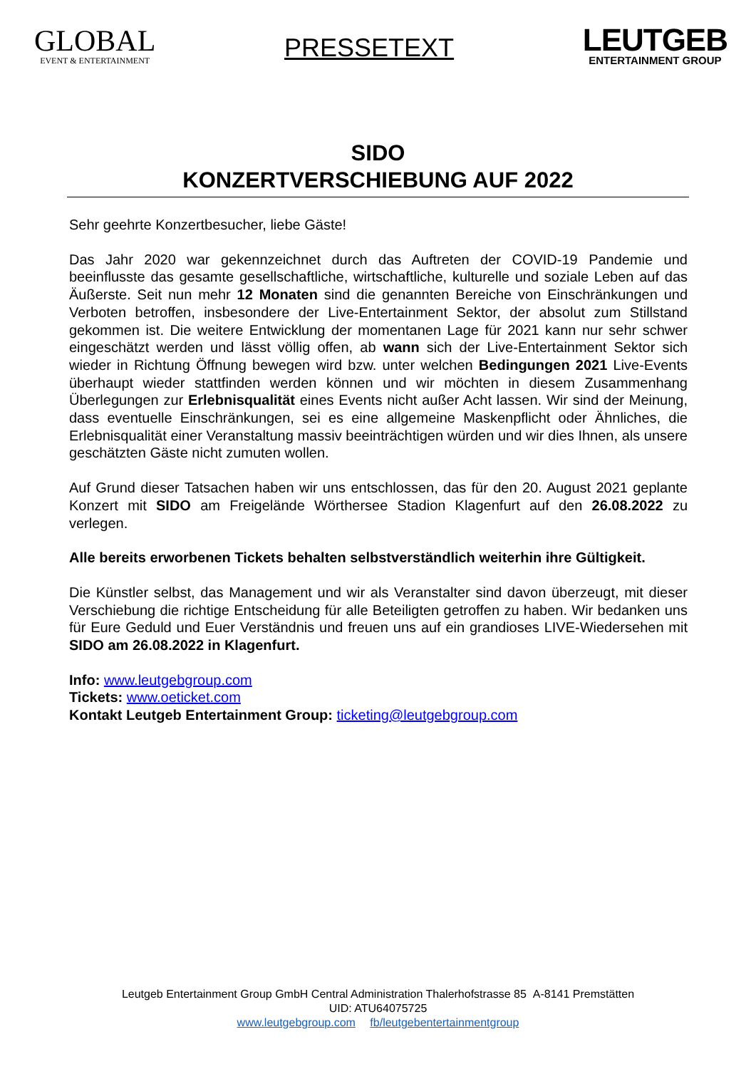GLOBAL
EVENT & ENTERTAINMENT
PRESSETEXT
LEUTGEB
ENTERTAINMENT GROUP
SIDO
KONZERTVERSCHIEBUNG AUF 2022
Sehr geehrte Konzertbesucher, liebe Gäste!
Das Jahr 2020 war gekennzeichnet durch das Auftreten der COVID-19 Pandemie und beeinflusste das gesamte gesellschaftliche, wirtschaftliche, kulturelle und soziale Leben auf das Äußerste. Seit nun mehr 12 Monaten sind die genannten Bereiche von Einschränkungen und Verboten betroffen, insbesondere der Live-Entertainment Sektor, der absolut zum Stillstand gekommen ist. Die weitere Entwicklung der momentanen Lage für 2021 kann nur sehr schwer eingeschätzt werden und lässt völlig offen, ab wann sich der Live-Entertainment Sektor sich wieder in Richtung Öffnung bewegen wird bzw. unter welchen Bedingungen 2021 Live-Events überhaupt wieder stattfinden werden können und wir möchten in diesem Zusammenhang Überlegungen zur Erlebnisqualität eines Events nicht außer Acht lassen. Wir sind der Meinung, dass eventuelle Einschränkungen, sei es eine allgemeine Maskenpflicht oder Ähnliches, die Erlebnisqualität einer Veranstaltung massiv beeinträchtigen würden und wir dies Ihnen, als unsere geschätzten Gäste nicht zumuten wollen.
Auf Grund dieser Tatsachen haben wir uns entschlossen, das für den 20. August 2021 geplante Konzert mit SIDO am Freigelände Wörthersee Stadion Klagenfurt auf den 26.08.2022 zu verlegen.
Alle bereits erworbenen Tickets behalten selbstverständlich weiterhin ihre Gültigkeit.
Die Künstler selbst, das Management und wir als Veranstalter sind davon überzeugt, mit dieser Verschiebung die richtige Entscheidung für alle Beteiligten getroffen zu haben. Wir bedanken uns für Eure Geduld und Euer Verständnis und freuen uns auf ein grandioses LIVE-Wiedersehen mit SIDO am 26.08.2022 in Klagenfurt.
Info: www.leutgebgroup.com
Tickets: www.oeticket.com
Kontakt Leutgeb Entertainment Group: ticketing@leutgebgroup.com
Leutgeb Entertainment Group GmbH Central Administration Thalerhofstrasse 85 A-8141 Premstätten
UID: ATU64075725
www.leutgebgroup.com fb/leutgebentertainmentgroup